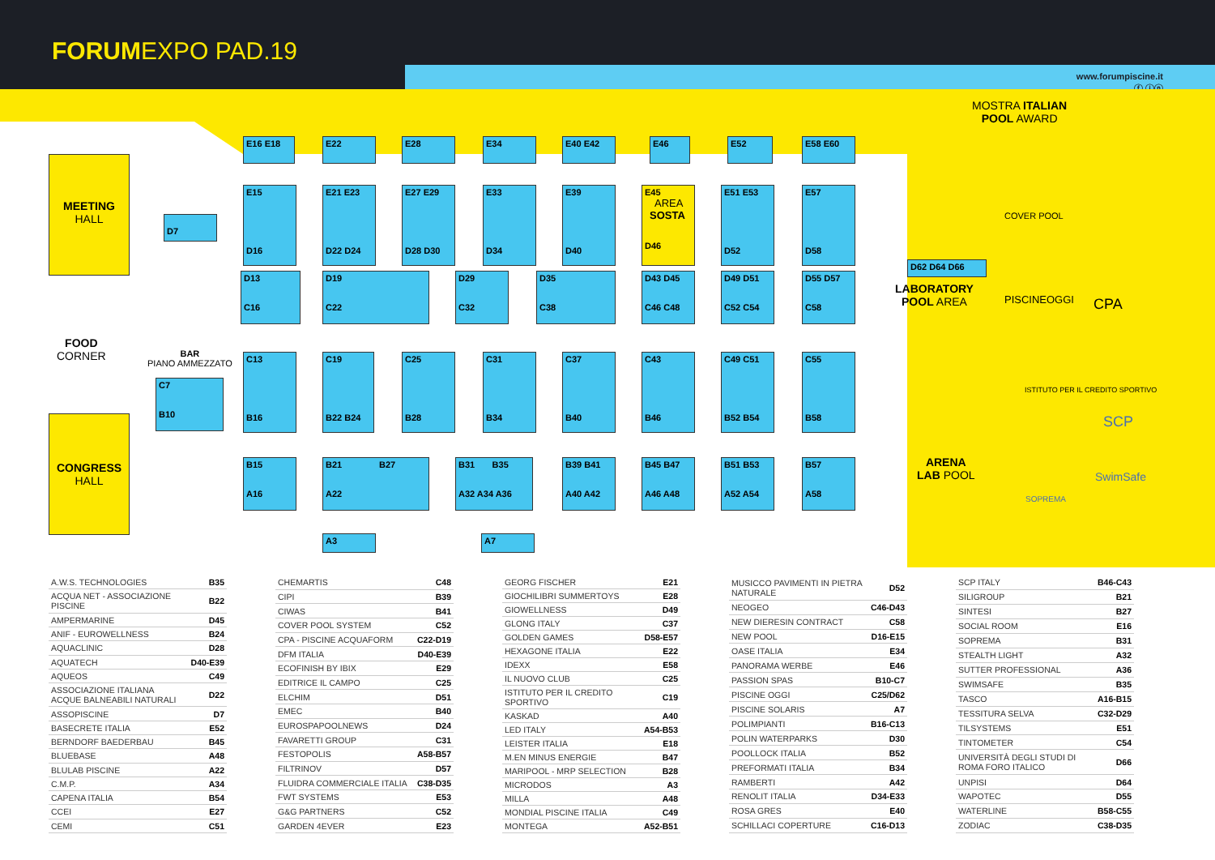FORUMEXPO PAD.19
www.forumpiscine.it
ⓕ ⓘⓝ
MOSTRA ITALIAN
POOL AWARD
MEETING
HALL
CONGRESS
HALL
FOOD
CORNER
BAR
PIANO AMMEZZATO
E16 E18 E22 E28 E34 E40 E42 E46 E52 E58 E60
E15
D16
E21 E23
D22 D24
E27 E29
D28 D30
E33
D34
E39
D40
E45
AREA
SOSTA
D46
E51 E53
D52
E57
D58
D7
D13
C16
D19
C22
D29
C32
D35
C38
D43 D45
C46 C48
D49 D51
C52 C54
D55 D57
C58
D62 D64 D66
LABORATORY
POOL AREA
C13
B16
C19
B22 B24
C25
B28
C31
B34
C37
B40
C43
B46
C49 C51
B52 B54
C55
B58
C7
B10
B15
A16
B21 B27
A22
B31 B35
A32 A34 A36
B39 B41
A40 A42
B45 B47
A46 A48
B51 B53
A52 A54
B57
A58
ARENA
LAB POOL
A3 A7
COVER POOL
PISCINEOGGI CPA
ISTITUTO PER IL CREDITO SPORTIVO
SCP
SwimSafe
SOPREMA
| A.W.S. TECHNOLOGIES | B35 |
| ACQUA NET - ASSOCIAZIONE PISCINE | B22 |
| AMPERMARINE | D45 |
| ANIF - EUROWELLNESS | B24 |
| AQUACLINIC | D28 |
| AQUATECH | D40-E39 |
| AQUEOS | C49 |
| ASSOCIAZIONE ITALIANA ACQUE BALNEABILI NATURALI | D22 |
| ASSOPISCINE | D7 |
| BASECRETE ITALIA | E52 |
| BERNDORF BAEDERBAU | B45 |
| BLUEBASE | A48 |
| BLULAB PISCINE | A22 |
| C.M.P. | A34 |
| CAPENA ITALIA | B54 |
| CCEI | E27 |
| CEMI | C51 |
| CHEMARTIS | C48 |
| CIPI | B39 |
| CIWAS | B41 |
| COVER POOL SYSTEM | C52 |
| CPA - PISCINE ACQUAFORM | C22-D19 |
| DFM ITALIA | D40-E39 |
| ECOFINISH BY IBIX | E29 |
| EDITRICE IL CAMPO | C25 |
| ELCHIM | D51 |
| EMEC | B40 |
| EUROSPAPOOLNEWS | D24 |
| FAVARETTI GROUP | C31 |
| FESTOPOLIS | A58-B57 |
| FILTRINOV | D57 |
| FLUIDRA COMMERCIALE ITALIA | C38-D35 |
| FWT SYSTEMS | E53 |
| G&G PARTNERS | C52 |
| GARDEN 4EVER | E23 |
| GEORG FISCHER | E21 |
| GIOCHILIBRI SUMMERTOYS | E28 |
| GIOWELLNESS | D49 |
| GLONG ITALY | C37 |
| GOLDEN GAMES | D58-E57 |
| HEXAGONE ITALIA | E22 |
| IDEXX | E58 |
| IL NUOVO CLUB | C25 |
| ISTITUTO PER IL CREDITO SPORTIVO | C19 |
| KASKAD | A40 |
| LED ITALY | A54-B53 |
| LEISTER ITALIA | E18 |
| M.EN MINUS ENERGIE | B47 |
| MARIPOOL - MRP SELECTION | B28 |
| MICRODOS | A3 |
| MILLA | A48 |
| MONDIAL PISCINE ITALIA | C49 |
| MONTEGA | A52-B51 |
| MUSICCO PAVIMENTI IN PIETRA NATURALE | D52 |
| NEOGEO | C46-D43 |
| NEW DIERESIN CONTRACT | C58 |
| NEW POOL | D16-E15 |
| OASE ITALIA | E34 |
| PANORAMA WERBE | E46 |
| PASSION SPAS | B10-C7 |
| PISCINE OGGI | C25/D62 |
| PISCINE SOLARIS | A7 |
| POLIMPIANTI | B16-C13 |
| POLIN WATERPARKS | D30 |
| POOLLOCK ITALIA | B52 |
| PREFORMATI ITALIA | B34 |
| RAMBERTI | A42 |
| RENOLIT ITALIA | D34-E33 |
| ROSA GRES | E40 |
| SCHILLACI COPERTURE | C16-D13 |
| SCP ITALY | B46-C43 |
| SILIGROUP | B21 |
| SINTESI | B27 |
| SOCIAL ROOM | E16 |
| SOPREMA | B31 |
| STEALTH LIGHT | A32 |
| SUTTER PROFESSIONAL | A36 |
| SWIMSAFE | B35 |
| TASCO | A16-B15 |
| TESSITURA SELVA | C32-D29 |
| TILSYSTEMS | E51 |
| TINTOMETER | C54 |
| UNIVERSITÀ DEGLI STUDI DI ROMA FORO ITALICO | D66 |
| UNPISI | D64 |
| WAPOTEC | D55 |
| WATERLINE | B58-C55 |
| ZODIAC | C38-D35 |